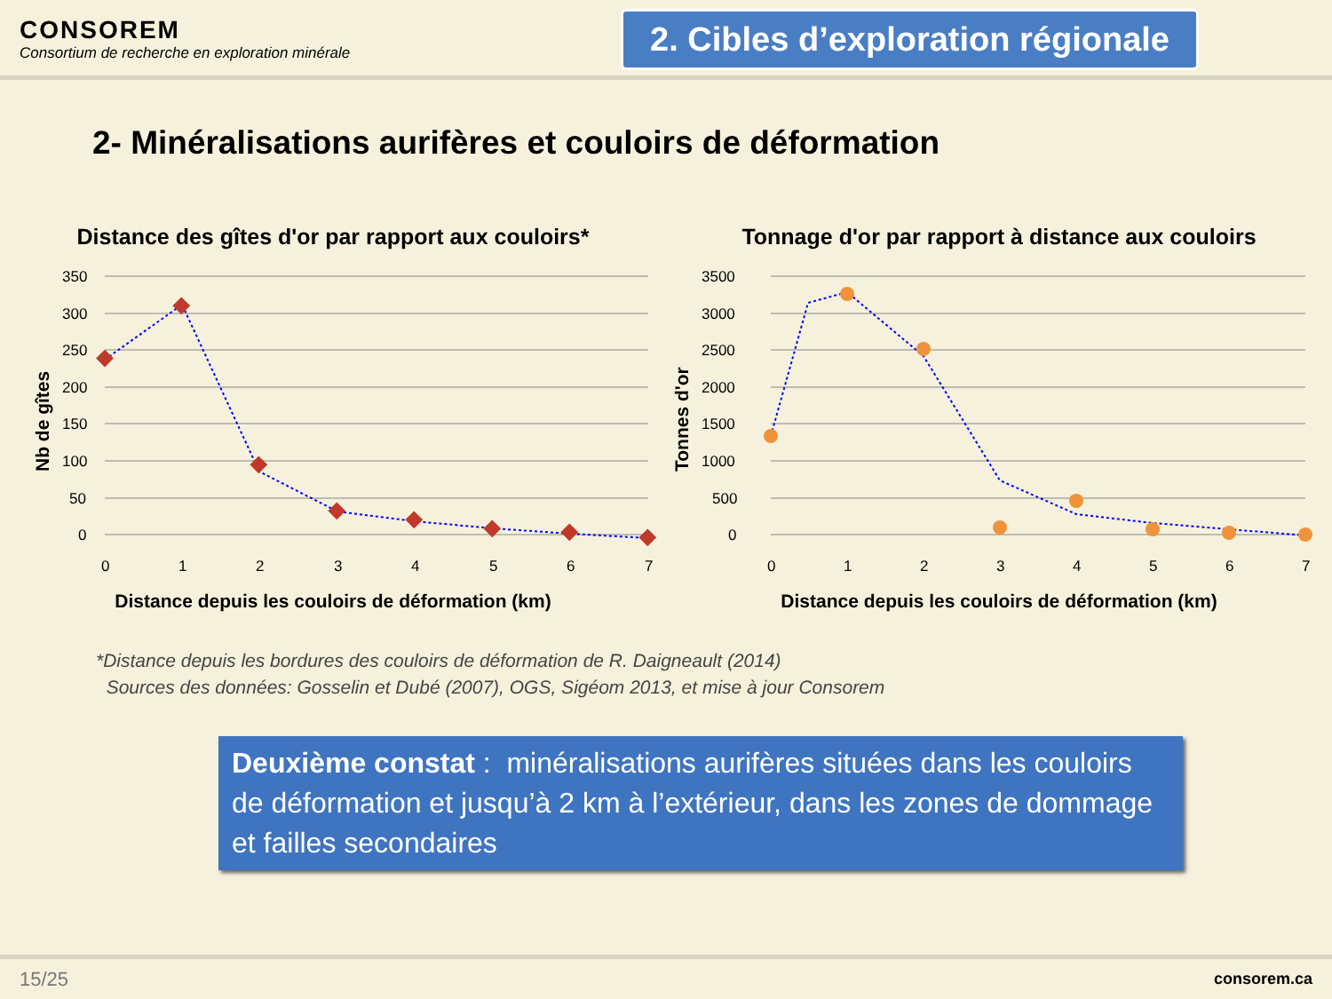CONSOREM
Consortium de recherche en exploration minérale
2. Cibles d’exploration régionale
2- Minéralisations aurifères et couloirs de déformation
Distance des gîtes d'or par rapport aux couloirs*
350
300
250
200
150
100
50
0
0
1
2
3
4
5
6
7
Nb de gîtes
Distance depuis les couloirs de déformation (km)
Tonnage d'or par rapport à distance aux couloirs
3500
3000
2500
2000
1500
1000
500
0
0
1
2
3
4
5
6
7
Tonnes d'or
Distance depuis les couloirs de déformation (km)
*Distance depuis les bordures des couloirs de déformation de R. Daigneault (2014)
Sources des données: Gosselin et Dubé (2007), OGS, Sigéom 2013, et mise à jour Consorem
Deuxième constat : minéralisations aurifères situées dans les couloirs de déformation et jusqu’à 2 km à l’extérieur, dans les zones de dommage et failles secondaires
15/25 consorem.ca